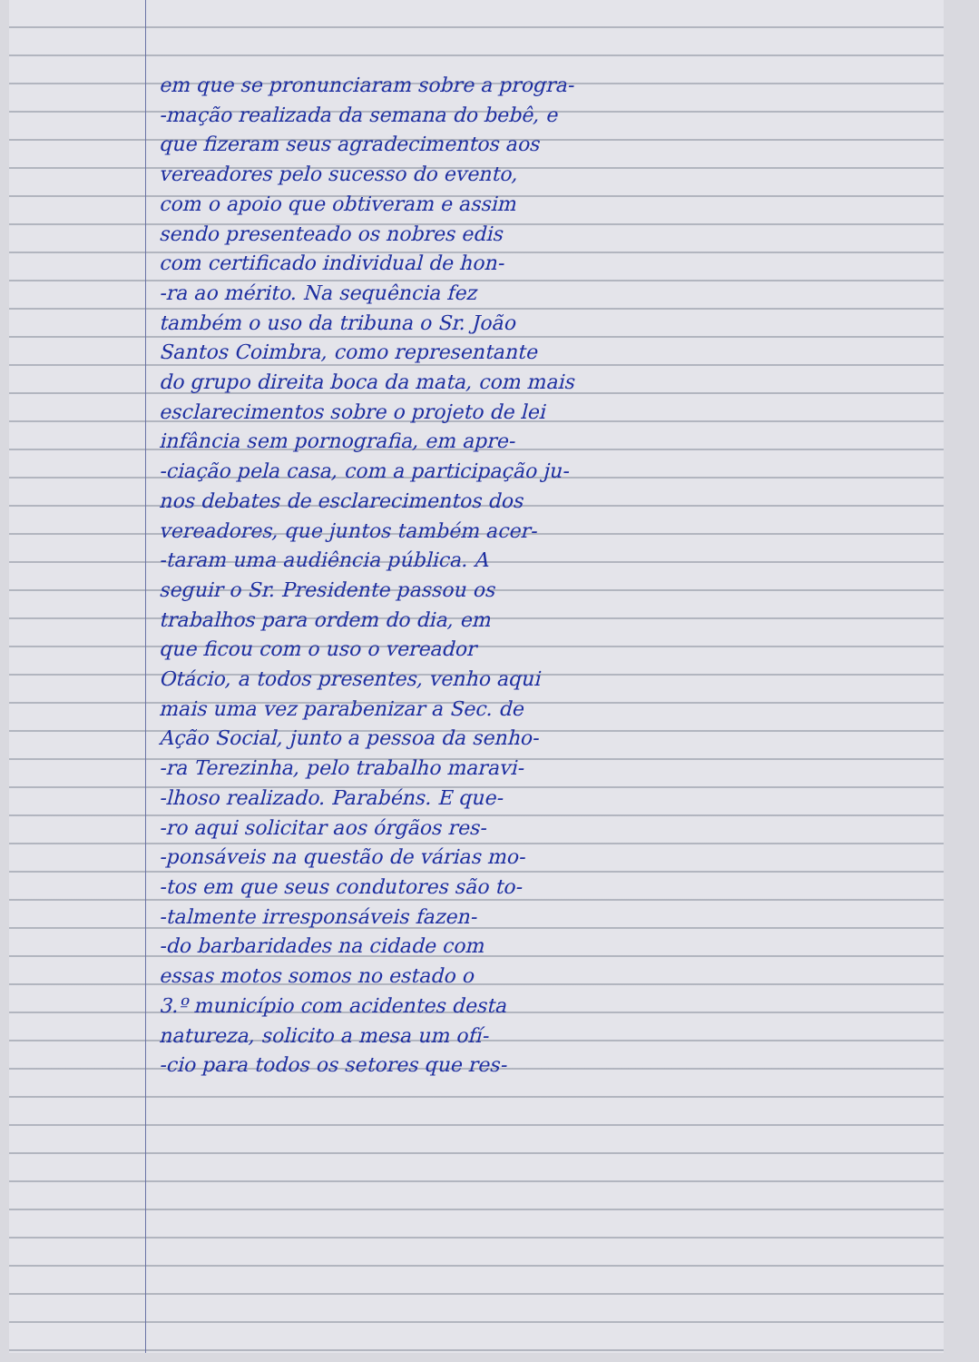em que se pronunciaram sobre a progra-
-mação realizada da semana do bebê, e
que fizeram seus agradecimentos aos
vereadores pelo sucesso do evento,
com o apoio que obtiveram e assim
sendo presenteado os nobres edis
com certificado individual de hon-
-ra ao mérito. Na sequência fez
também o uso da tribuna o Sr. João
Santos Coimbra, como representante
do grupo direita boca da mata, com mais
esclarecimentos sobre o projeto de lei
infância sem pornografia, em apre-
-ciação pela casa, com a participação ju-
nos debates de esclarecimentos dos
vereadores, que juntos também acer-
-taram uma audiência pública. A
seguir o Sr. Presidente passou os
trabalhos para ordem do dia, em
que ficou com o uso o vereador
Otácio, a todos presentes, venho aqui
mais uma vez parabenizar a Sec. de
Ação Social, junto a pessoa da senho-
-ra Terezinha, pelo trabalho maravi-
-lhoso realizado. Parabéns. E que-
-ro aqui solicitar aos órgãos res-
-ponsáveis na questão de várias mo-
-tos em que seus condutores são to-
-talmente irresponsáveis fazen-
-do barbaridades na cidade com
essas motos somos no estado o
3.º município com acidentes desta
natureza, solicito a mesa um ofí-
-cio para todos os setores que res-